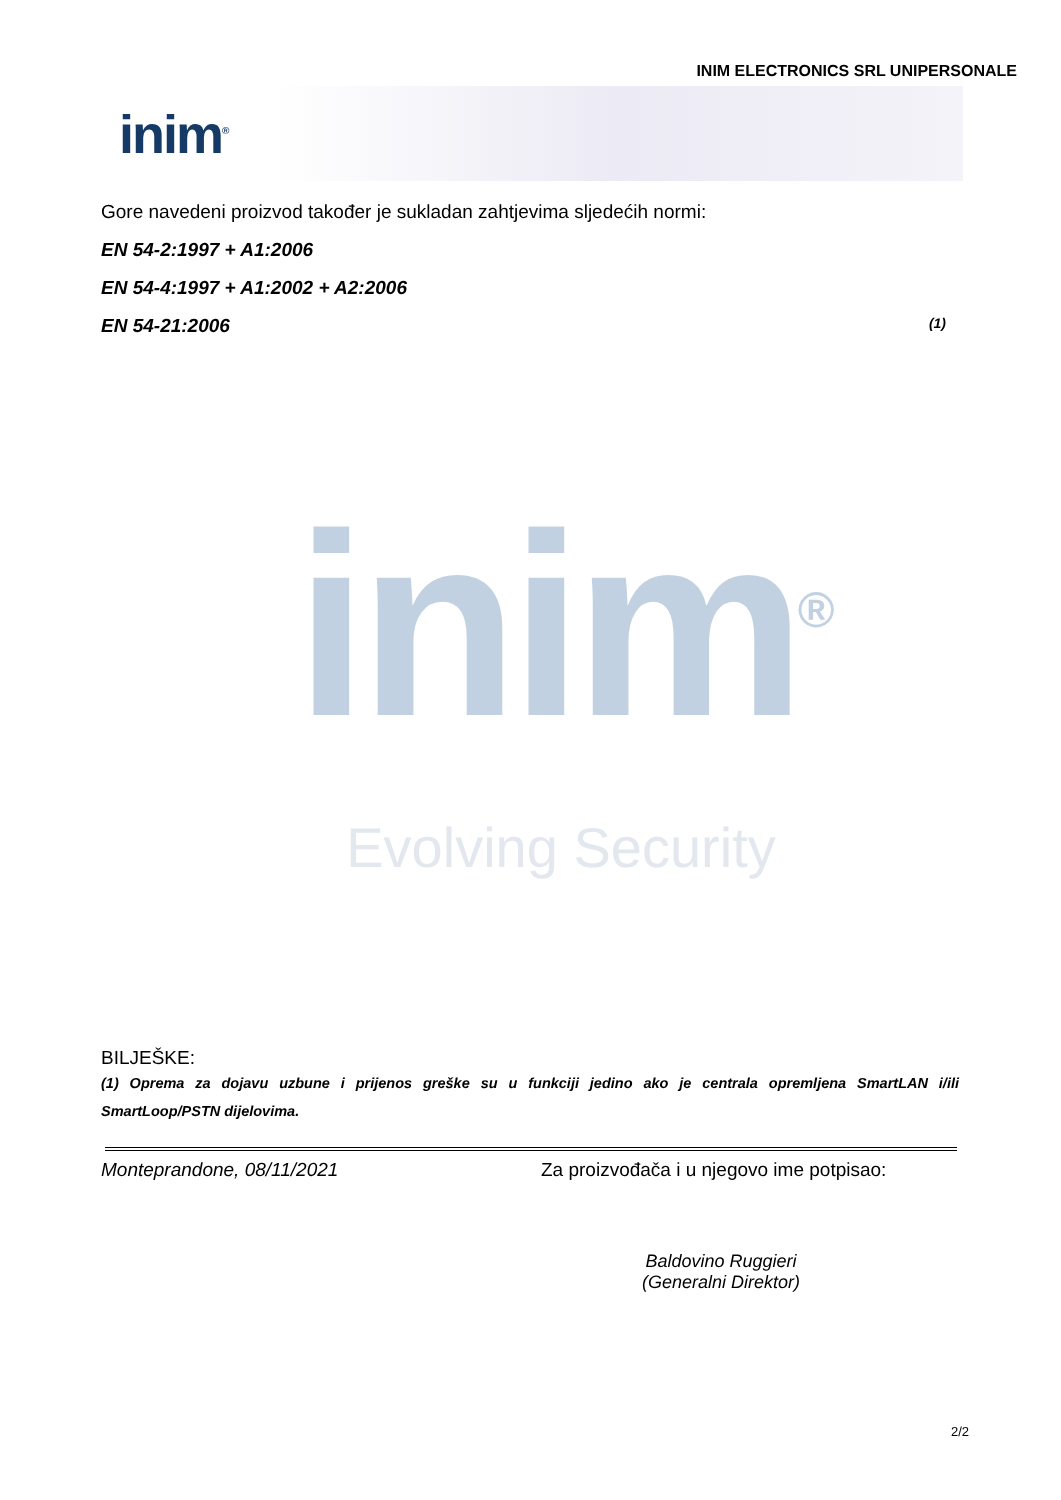INIM ELECTRONICS SRL UNIPERSONALE
inim<sup>®</sup>
Gore navedeni proizvod također je sukladan zahtjevima sljedećih normi:
EN 54-2:1997 + A1:2006
EN 54-4:1997 + A1:2002 + A2:2006
EN 54-21:2006 (1)
inim<sup>®</sup>
Evolving Security
BILJEŠKE:
(1) Oprema za dojavu uzbune i prijenos greške su u funkciji jedino ako je centrala opremljena SmartLAN i/ili SmartLoop/PSTN dijelovima.
Monteprandone, 08/11/2021 Za proizvođača i u njegovo ime potpisao:
Baldovino Ruggieri
(Generalni Direktor)
2/2